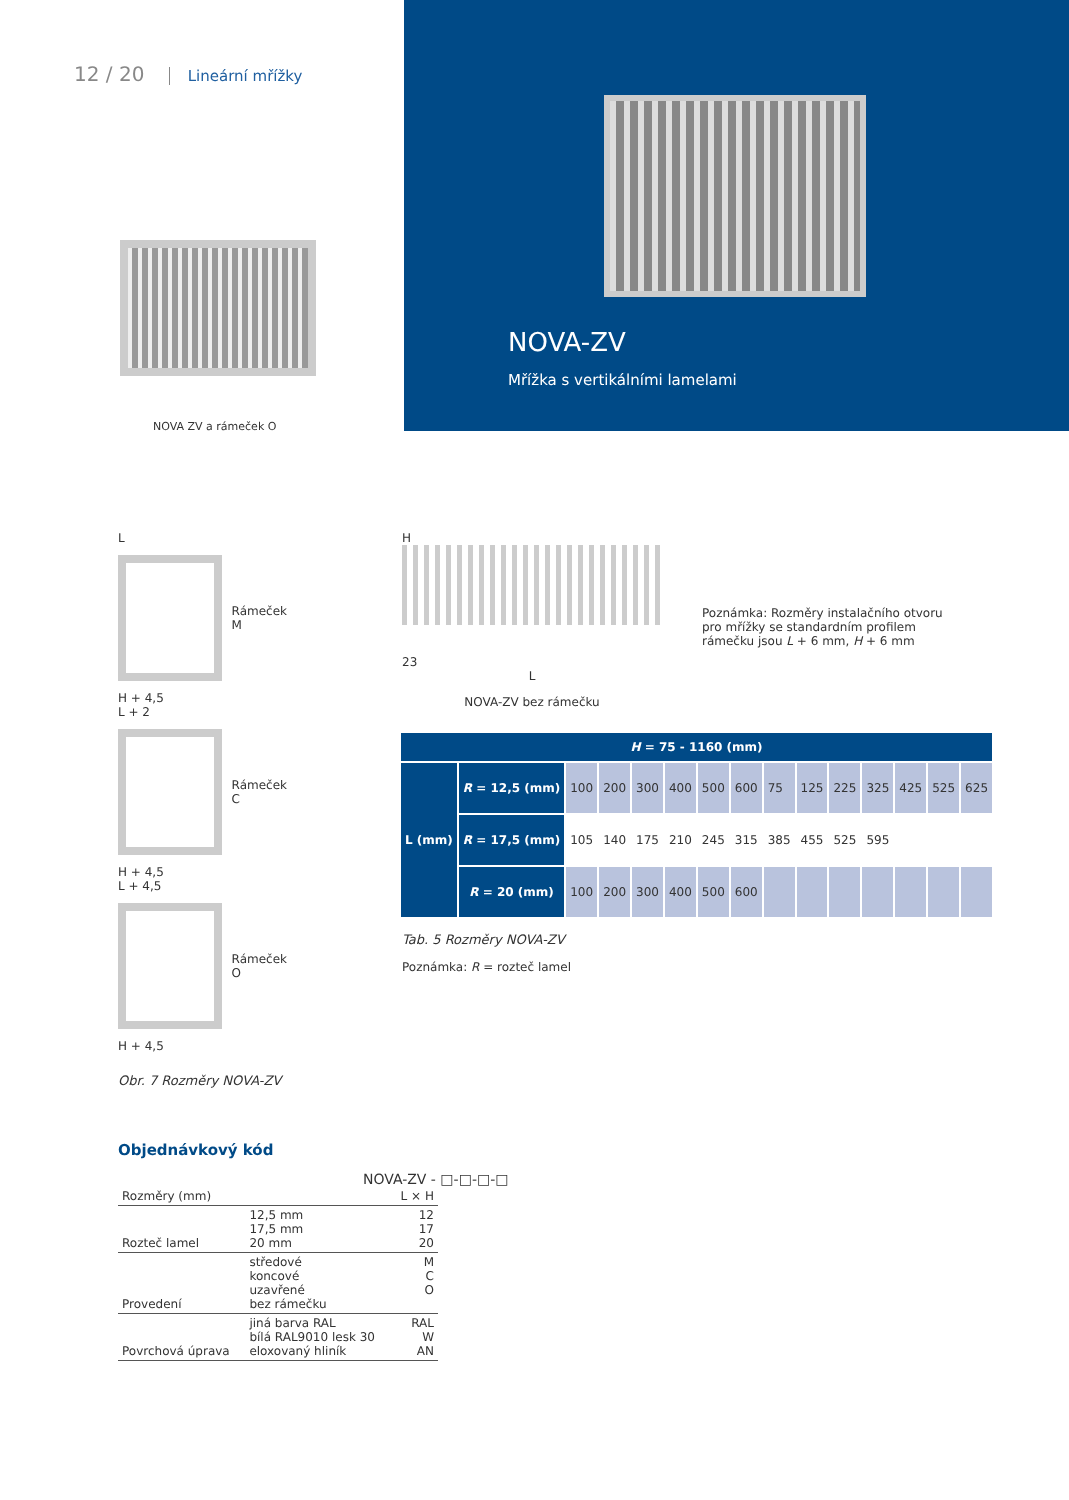12 / 20 Lineární mřížky
NOVA ZV a rámeček O
NOVA-ZV
Mřížka s vertikálními lamelami
L
Rámeček M
H + 4,5
L + 2
Rámeček C
H + 4,5
L + 4,5
Rámeček O
H + 4,5
Obr. 7 Rozměry NOVA-ZV
H
23
L
NOVA-ZV bez rámečku
Poznámka: Rozměry instalačního otvoru pro mřížky se standardním profilem rámečku jsou L + 6 mm, H + 6 mm
| H = 75 - 1160 (mm) | | | | | | | | | | | | | | |
| --- | --- | --- | --- | --- | --- | --- | --- | --- | --- | --- | --- | --- | --- | --- |
| L (mm) | R = 12,5 (mm) | 100 | 200 | 300 | 400 | 500 | 600 | 75 | 125 | 225 | 325 | 425 | 525 | 625 |
| | R = 17,5 (mm) | 105 | 140 | 175 | 210 | 245 | 315 | 385 | 455 | 525 | 595 | | | |
| | R = 20 (mm) | 100 | 200 | 300 | 400 | 500 | 600 | | | | | | | |
Tab. 5 Rozměry NOVA-ZV
Poznámka: R = rozteč lamel
Objednávkový kód
NOVA-ZV - □-□-□-□
| Rozměry (mm) | | L × H |
| Rozteč lamel | 12,5 mm 17,5 mm 20 mm | 12 17 20 |
| Provedení | středové koncové uzavřené bez rámečku | M C O |
| Povrchová úprava | jiná barva RAL bílá RAL9010 lesk 30 eloxovaný hliník | RAL W AN |